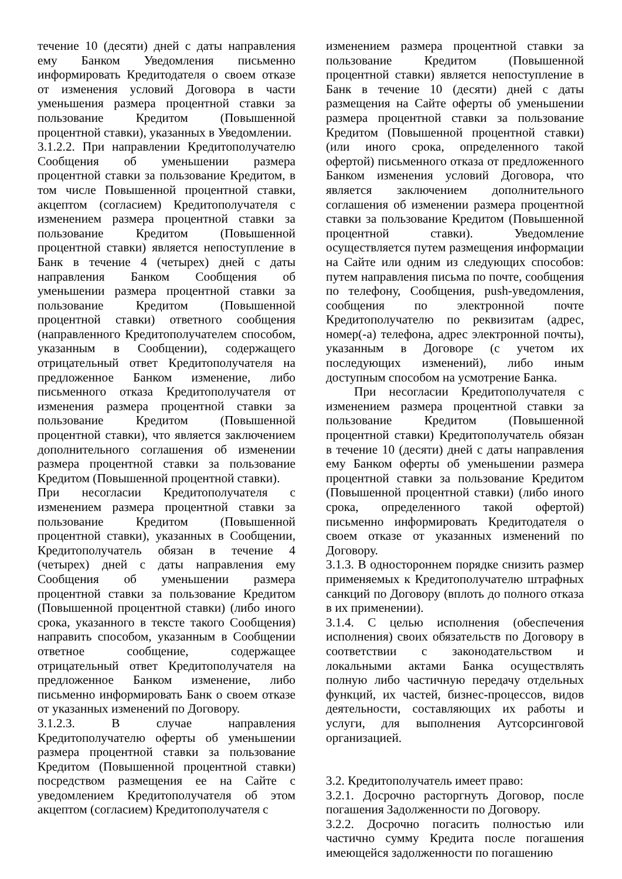течение 10 (десяти) дней с даты направления ему Банком Уведомления письменно информировать Кредитодателя о своем отказе от изменения условий Договора в части уменьшения размера процентной ставки за пользование Кредитом (Повышенной процентной ставки), указанных в Уведомлении.
3.1.2.2. При направлении Кредитополучателю Сообщения об уменьшении размера процентной ставки за пользование Кредитом, в том числе Повышенной процентной ставки, акцептом (согласием) Кредитополучателя с изменением размера процентной ставки за пользование Кредитом (Повышенной процентной ставки) является непоступление в Банк в течение 4 (четырех) дней с даты направления Банком Сообщения об уменьшении размера процентной ставки за пользование Кредитом (Повышенной процентной ставки) ответного сообщения (направленного Кредитополучателем способом, указанным в Сообщении), содержащего отрицательный ответ Кредитополучателя на предложенное Банком изменение, либо письменного отказа Кредитополучателя от изменения размера процентной ставки за пользование Кредитом (Повышенной процентной ставки), что является заключением дополнительного соглашения об изменении размера процентной ставки за пользование Кредитом (Повышенной процентной ставки).
При несогласии Кредитополучателя с изменением размера процентной ставки за пользование Кредитом (Повышенной процентной ставки), указанных в Сообщении, Кредитополучатель обязан в течение 4 (четырех) дней с даты направления ему Сообщения об уменьшении размера процентной ставки за пользование Кредитом (Повышенной процентной ставки) (либо иного срока, указанного в тексте такого Сообщения) направить способом, указанным в Сообщении ответное сообщение, содержащее отрицательный ответ Кредитополучателя на предложенное Банком изменение, либо письменно информировать Банк о своем отказе от указанных изменений по Договору.
3.1.2.3. В случае направления Кредитополучателю оферты об уменьшении размера процентной ставки за пользование Кредитом (Повышенной процентной ставки) посредством размещения ее на Сайте с уведомлением Кредитополучателя об этом акцептом (согласием) Кредитополучателя с
изменением размера процентной ставки за пользование Кредитом (Повышенной процентной ставки) является непоступление в Банк в течение 10 (десяти) дней с даты размещения на Сайте оферты об уменьшении размера процентной ставки за пользование Кредитом (Повышенной процентной ставки) (или иного срока, определенного такой офертой) письменного отказа от предложенного Банком изменения условий Договора, что является заключением дополнительного соглашения об изменении размера процентной ставки за пользование Кредитом (Повышенной процентной ставки). Уведомление осуществляется путем размещения информации на Сайте или одним из следующих способов: путем направления письма по почте, сообщения по телефону, Сообщения, push-уведомления, сообщения по электронной почте Кредитополучателю по реквизитам (адрес, номер(-а) телефона, адрес электронной почты), указанным в Договоре (с учетом их последующих изменений), либо иным доступным способом на усмотрение Банка.
При несогласии Кредитополучателя с изменением размера процентной ставки за пользование Кредитом (Повышенной процентной ставки) Кредитополучатель обязан в течение 10 (десяти) дней с даты направления ему Банком оферты об уменьшении размера процентной ставки за пользование Кредитом (Повышенной процентной ставки) (либо иного срока, определенного такой офертой) письменно информировать Кредитодателя о своем отказе от указанных изменений по Договору.
3.1.3. В одностороннем порядке снизить размер применяемых к Кредитополучателю штрафных санкций по Договору (вплоть до полного отказа в их применении).
3.1.4. С целью исполнения (обеспечения исполнения) своих обязательств по Договору в соответствии с законодательством и локальными актами Банка осуществлять полную либо частичную передачу отдельных функций, их частей, бизнес-процессов, видов деятельности, составляющих их работы и услуги, для выполнения Аутсорсинговой организацией.
3.2. Кредитополучатель имеет право:
3.2.1. Досрочно расторгнуть Договор, после погашения Задолженности по Договору.
3.2.2. Досрочно погасить полностью или частично сумму Кредита после погашения имеющейся задолженности по погашению